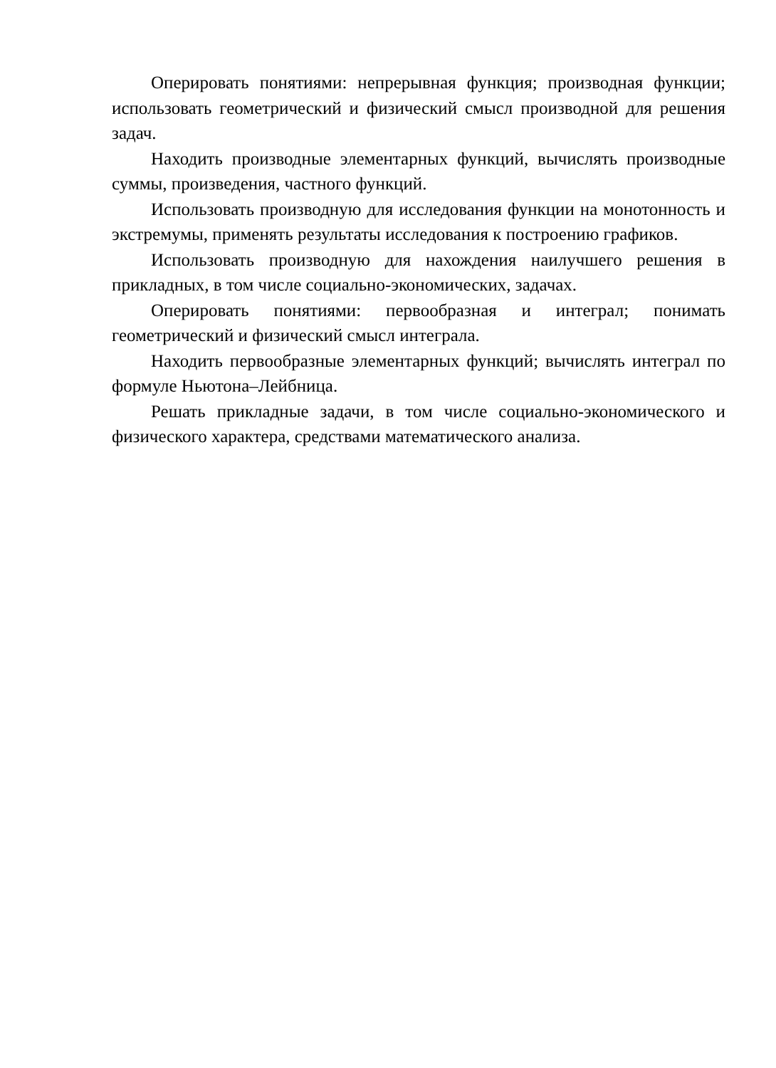Оперировать понятиями: непрерывная функция; производная функции; использовать геометрический и физический смысл производной для решения задач.
Находить производные элементарных функций, вычислять производные суммы, произведения, частного функций.
Использовать производную для исследования функции на монотонность и экстремумы, применять результаты исследования к построению графиков.
Использовать производную для нахождения наилучшего решения в прикладных, в том числе социально-экономических, задачах.
Оперировать понятиями: первообразная и интеграл; понимать геометрический и физический смысл интеграла.
Находить первообразные элементарных функций; вычислять интеграл по формуле Ньютона–Лейбница.
Решать прикладные задачи, в том числе социально-экономического и физического характера, средствами математического анализа.